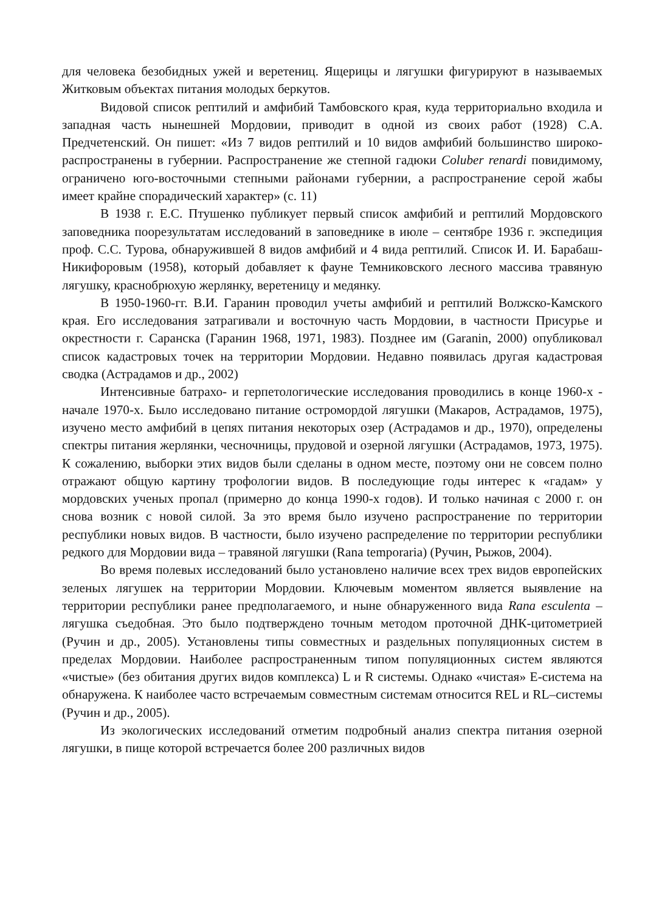для человека безобидных ужей и веретениц. Ящерицы и лягушки фигурируют в называемых Житковым объектах питания молодых беркутов.
Видовой список рептилий и амфибий Тамбовского края, куда территориально входила и западная часть нынешней Мордовии, приводит в одной из своих работ (1928) С.А. Предчетенский. Он пишет: «Из 7 видов рептилий и 10 видов амфибий большинство широко-распространены в губернии. Распространение же степной гадюки Coluber renardi повидимому, ограничено юго-восточными степными районами губернии, а распространение серой жабы имеет крайне спорадический характер» (с. 11)
В 1938 г. Е.С. Птушенко публикует первый список амфибий и рептилий Мордовского заповедника поорезультатам исследований в заповеднике в июле – сентябре 1936 г. экспедиция проф. С.С. Турова, обнаружившей 8 видов амфибий и 4 вида рептилий. Список И. И. Барабаш-Никифоровым (1958), который добавляет к фауне Темниковского лесного массива травяную лягушку, краснобрюхую жерлянку, веретеницу и медянку.
В 1950-1960-гг. В.И. Гаранин проводил учеты амфибий и рептилий Волжско-Камского края. Его исследования затрагивали и восточную часть Мордовии, в частности Присурье и окрестности г. Саранска (Гаранин 1968, 1971, 1983). Позднее им (Garanin, 2000) опубликовал список кадастровых точек на территории Мордовии. Недавно появилась другая кадастровая сводка (Астрадамов и др., 2002)
Интенсивные батрахо- и герпетологические исследования проводились в конце 1960-х - начале 1970-х. Было исследовано питание остромордой лягушки (Макаров, Астрадамов, 1975), изучено место амфибий в цепях питания некоторых озер (Астрадамов и др., 1970), определены спектры питания жерлянки, чесночницы, прудовой и озерной лягушки (Астрадамов, 1973, 1975). К сожалению, выборки этих видов были сделаны в одном месте, поэтому они не совсем полно отражают общую картину трофологии видов. В последующие годы интерес к «гадам» у мордовских ученых пропал (примерно до конца 1990-х годов). И только начиная с 2000 г. он снова возник с новой силой. За это время было изучено распространение по территории республики новых видов. В частности, было изучено распределение по территории республики редкого для Мордовии вида – травяной лягушки (Rana temporaria) (Ручин, Рыжов, 2004).
Во время полевых исследований было установлено наличие всех трех видов европейских зеленых лягушек на территории Мордовии. Ключевым моментом является выявление на территории республики ранее предполагаемого, и ныне обнаруженного вида Rana esculenta – лягушка съедобная. Это было подтверждено точным методом проточной ДНК-цитометрией (Ручин и др., 2005). Установлены типы совместных и раздельных популяционных систем в пределах Мордовии. Наиболее распространенным типом популяционных систем являются «чистые» (без обитания других видов комплекса) L и R системы. Однако «чистая» E-система на обнаружена. К наиболее часто встречаемым совместным системам относится REL и RL–системы (Ручин и др., 2005).
Из экологических исследований отметим подробный анализ спектра питания озерной лягушки, в пище которой встречается более 200 различных видов